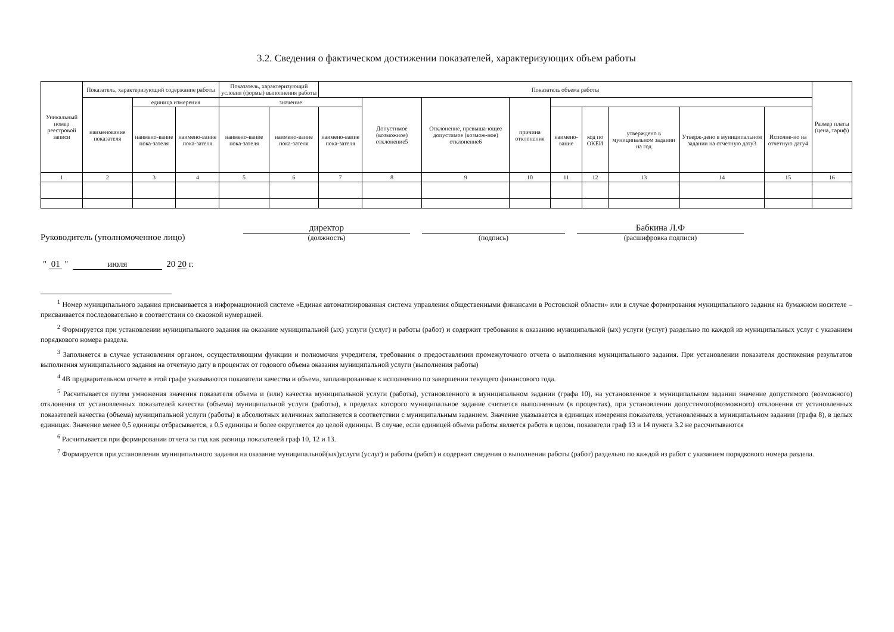3.2. Сведения о фактическом достижении показателей, характеризующих объем работы
| Уникальный номер реестровой записи | Показатель, характеризующий содержание работы | | | Показатель, характеризующий условия (формы) выполнения работы | | Показатель объема работы | | | | | | | | | Размер платы (цена, тариф) |
| --- | --- | --- | --- | --- | --- | --- | --- | --- | --- | --- | --- | --- | --- | --- | --- |
| | наименование показателя | единица измерения | | значение | | | Допустимое (возможное) отклонение5 | Отклонение, превыша-ющее допустимое (возмож-ное) отклонение6 | причина отклонения | | | | | | |
| | | наимено-вание пока-зателя | наимено-вание пока-зателя | наимено-вание пока-зателя | наимено-вание пока-зателя | наимено-вание пока-зателя | | | | наимено-вание | код по ОКЕИ | утверждено в муниципальном задании на год | Утверж-дено в муниципальном задании на отчетную дату3 | Исполне-но на отчетную дату4 | |
| 1 | 2 | 3 | 4 | 5 | 6 | 7 | 8 | 9 | 10 | 11 | 12 | 13 | 14 | 15 | 16 |
Руководитель (уполномоченное лицо)
директор
(должность)
(подпись)
Бабкина Л.Ф
(расшифровка подписи)
" 01 " июля 20 20 г.
<sup>1</sup> Номер муниципального задания присваивается в информационной системе «Единая автоматизированная система управления общественными финансами в Ростовской области» или в случае формирования муниципального задания на бумажном носителе – присваивается последовательно в соответствии со сквозной нумерацией.
<sup>2</sup> Формируется при установлении муниципального задания на оказание муниципальной (ых) услуги (услуг) и работы (работ) и содержит требования к оказанию муниципальной (ых) услуги (услуг) раздельно по каждой из муниципальных услуг с указанием порядкового номера раздела.
<sup>3</sup> Заполняется в случае установления органом, осуществляющим функции и полномочия учредителя, требования о предоставлении промежуточного отчета о выполнения муниципального задания. При установлении показателя достижения результатов выполнения муниципального задания на отчетную дату в процентах от годового объема оказания муниципальной услуги (выполнения работы)
<sup>4</sup> 4В предварительном отчете в этой графе указываются показатели качества и объема, запланированные к исполнению по завершении текущего финансового года.
<sup>5</sup> Расчитывается путем умножения значения показателя объема и (или) качества муниципальной услуги (работы), установленного в муниципальном задании (графа 10), на установленное в муниципальном задании значение допустимого (возможного) отклонения от установленных показателей качества (объема) муниципальной услуги (работы), в пределах которого муниципальное задание считается выполненным (в процентах), при установлении допустимого(возможного) отклонения от установленных показателей качества (объема) муниципальной услуги (работы) в абсолютных величинах заполняется в соответствии с муниципальным заданием. Значение указывается в единицах измерения показателя, установленных в муниципальном задании (графа 8), в целых единицах. Значение менее 0,5 единицы отбрасывается, а 0,5 единицы и более округляется до целой единицы. В случае, если единицей объема работы является работа в целом, показатели граф 13 и 14 пункта 3.2 не рассчитываются
<sup>6</sup> Расчитывается при формировании отчета за год как разница показателей граф 10, 12 и 13.
<sup>7</sup> Формируется при установлении муниципального задания на оказание муниципальной(ых)услуги (услуг) и работы (работ) и содержит сведения о выполнении работы (работ) раздельно по каждой из работ с указанием порядкового номера раздела.